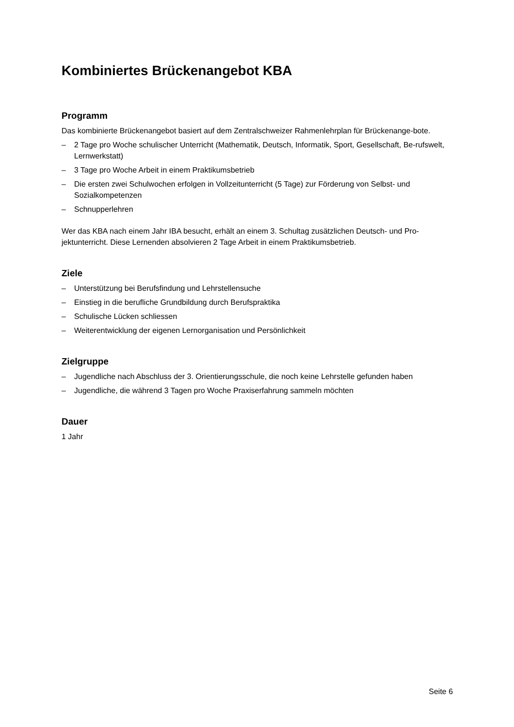Kombiniertes Brückenangebot KBA
Programm
Das kombinierte Brückenangebot basiert auf dem Zentralschweizer Rahmenlehrplan für Brückenange-bote.
– 2 Tage pro Woche schulischer Unterricht (Mathematik, Deutsch, Informatik, Sport, Gesellschaft, Be-rufswelt, Lernwerkstatt)
– 3 Tage pro Woche Arbeit in einem Praktikumsbetrieb
– Die ersten zwei Schulwochen erfolgen in Vollzeitunterricht (5 Tage) zur Förderung von Selbst- und Sozialkompetenzen
– Schnupperlehren
Wer das KBA nach einem Jahr IBA besucht, erhält an einem 3. Schultag zusätzlichen Deutsch- und Pro-jektunterricht. Diese Lernenden absolvieren 2 Tage Arbeit in einem Praktikumsbetrieb.
Ziele
– Unterstützung bei Berufsfindung und Lehrstellensuche
– Einstieg in die berufliche Grundbildung durch Berufspraktika
– Schulische Lücken schliessen
– Weiterentwicklung der eigenen Lernorganisation und Persönlichkeit
Zielgruppe
– Jugendliche nach Abschluss der 3. Orientierungsschule, die noch keine Lehrstelle gefunden haben
– Jugendliche, die während 3 Tagen pro Woche Praxiserfahrung sammeln möchten
Dauer
1 Jahr
Seite 6